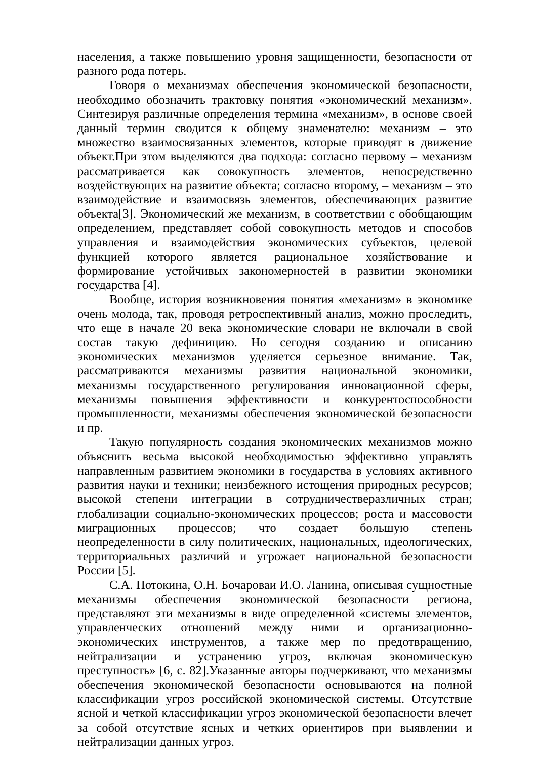населения, а также повышению уровня защищенности, безопасности от разного рода потерь.
Говоря о механизмах обеспечения экономической безопасности, необходимо обозначить трактовку понятия «экономический механизм». Синтезируя различные определения термина «механизм», в основе своей данный термин сводится к общему знаменателю: механизм – это множество взаимосвязанных элементов, которые приводят в движение объект.При этом выделяются два подхода: согласно первому – механизм рассматривается как совокупность элементов, непосредственно воздействующих на развитие объекта; согласно второму, – механизм – это взаимодействие и взаимосвязь элементов, обеспечивающих развитие объекта[3]. Экономический же механизм, в соответствии с обобщающим определением, представляет собой совокупность методов и способов управления и взаимодействия экономических субъектов, целевой функцией которого является рациональное хозяйствование и формирование устойчивых закономерностей в развитии экономики государства [4].
Вообще, история возникновения понятия «механизм» в экономике очень молода, так, проводя ретроспективный анализ, можно проследить, что еще в начале 20 века экономические словари не включали в свой состав такую дефиницию. Но сегодня созданию и описанию экономических механизмов уделяется серьезное внимание. Так, рассматриваются механизмы развития национальной экономики, механизмы государственного регулирования инновационной сферы, механизмы повышения эффективности и конкурентоспособности промышленности, механизмы обеспечения экономической безопасности и пр.
Такую популярность создания экономических механизмов можно объяснить весьма высокой необходимостью эффективно управлять направленным развитием экономики в государства в условиях активного развития науки и техники; неизбежного истощения природных ресурсов; высокой степени интеграции в сотрудничестверазличных стран; глобализации социально-экономических процессов; роста и массовости миграционных процессов; что создает большую степень неопределенности в силу политических, национальных, идеологических, территориальных различий и угрожает национальной безопасности России [5].
С.А. Потокина, О.Н. Бочароваи И.О. Ланина, описывая сущностные механизмы обеспечения экономической безопасности региона, представляют эти механизмы в виде определенной «системы элементов, управленческих отношений между ними и организационно-экономических инструментов, а также мер по предотвращению, нейтрализации и устранению угроз, включая экономическую преступность» [6, с. 82].Указанные авторы подчеркивают, что механизмы обеспечения экономической безопасности основываются на полной классификации угроз российской экономической системы. Отсутствие ясной и четкой классификации угроз экономической безопасности влечет за собой отсутствие ясных и четких ориентиров при выявлении и нейтрализации данных угроз.